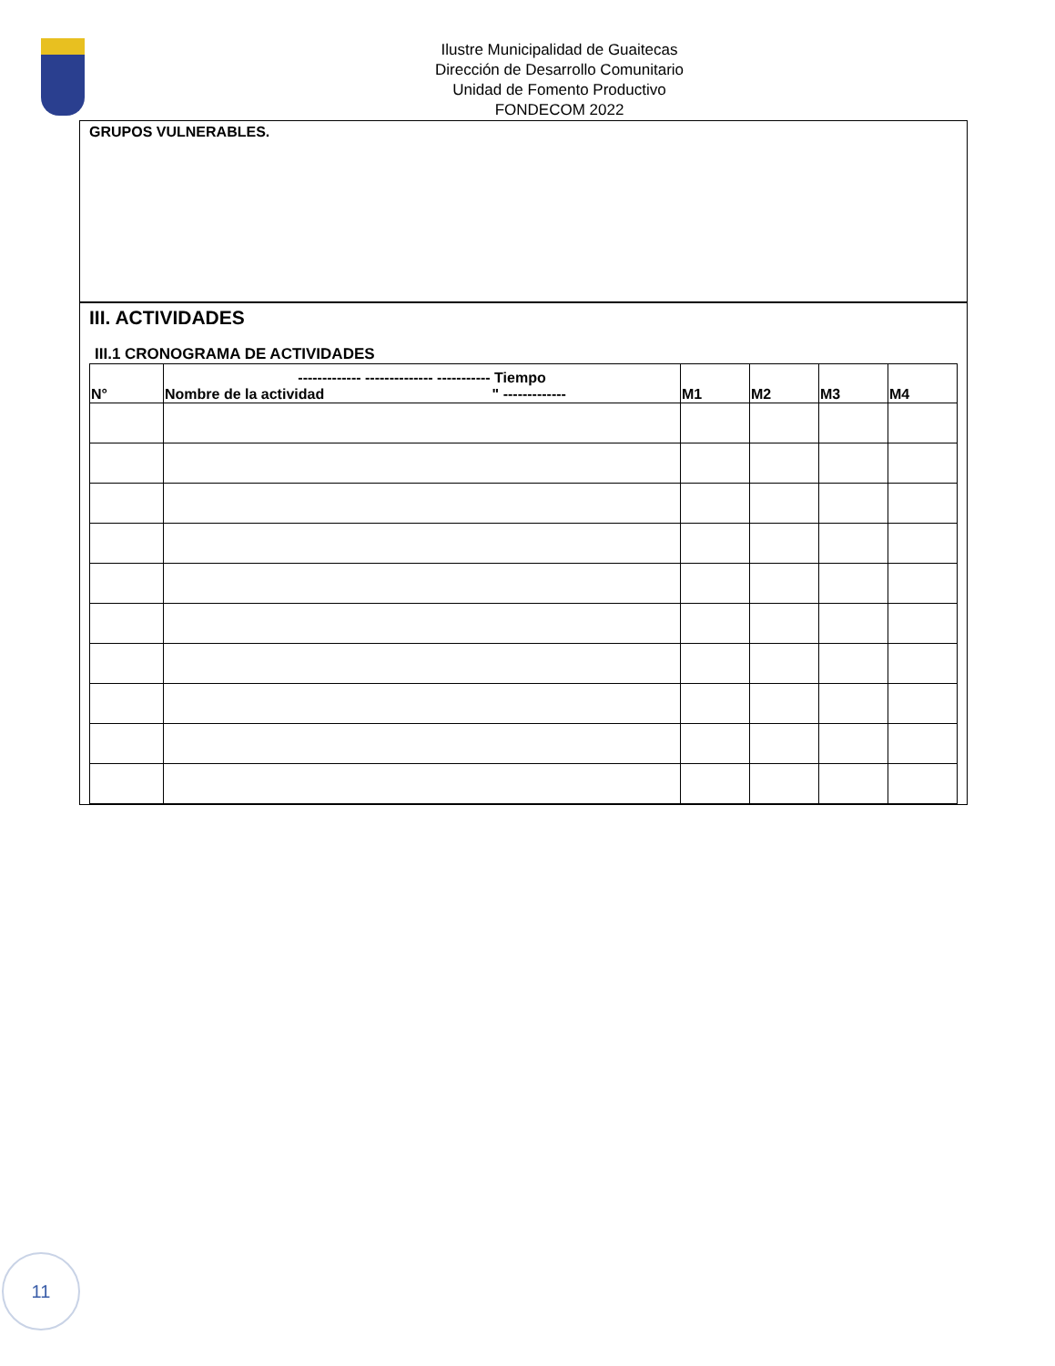Ilustre Municipalidad de Guaitecas
Dirección de Desarrollo Comunitario
Unidad de Fomento Productivo
FONDECOM 2022
GRUPOS VULNERABLES.
III. ACTIVIDADES
III.1 CRONOGRAMA DE ACTIVIDADES
| N° | ------------- -------------- ----------- Tiempo Nombre de la actividad " ------------- | M1 | M2 | M3 | M4 |
| --- | --- | --- | --- | --- | --- |
11